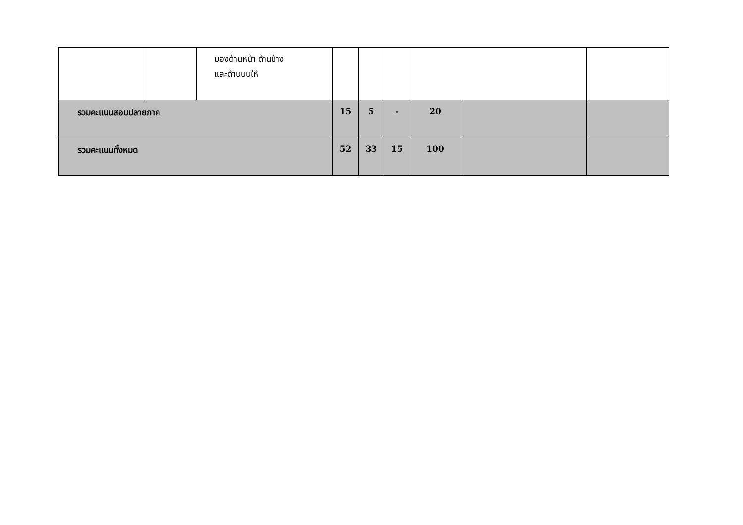| | | มองด้านหน้า ด้านข้าง และด้านบนให้ | | | | | | |
| รวมคะแนนสอบปลายภาค | | | 15 | 5 | - | 20 | | |
| รวมคะแนนทั้งหมด | | | 52 | 33 | 15 | 100 | | |